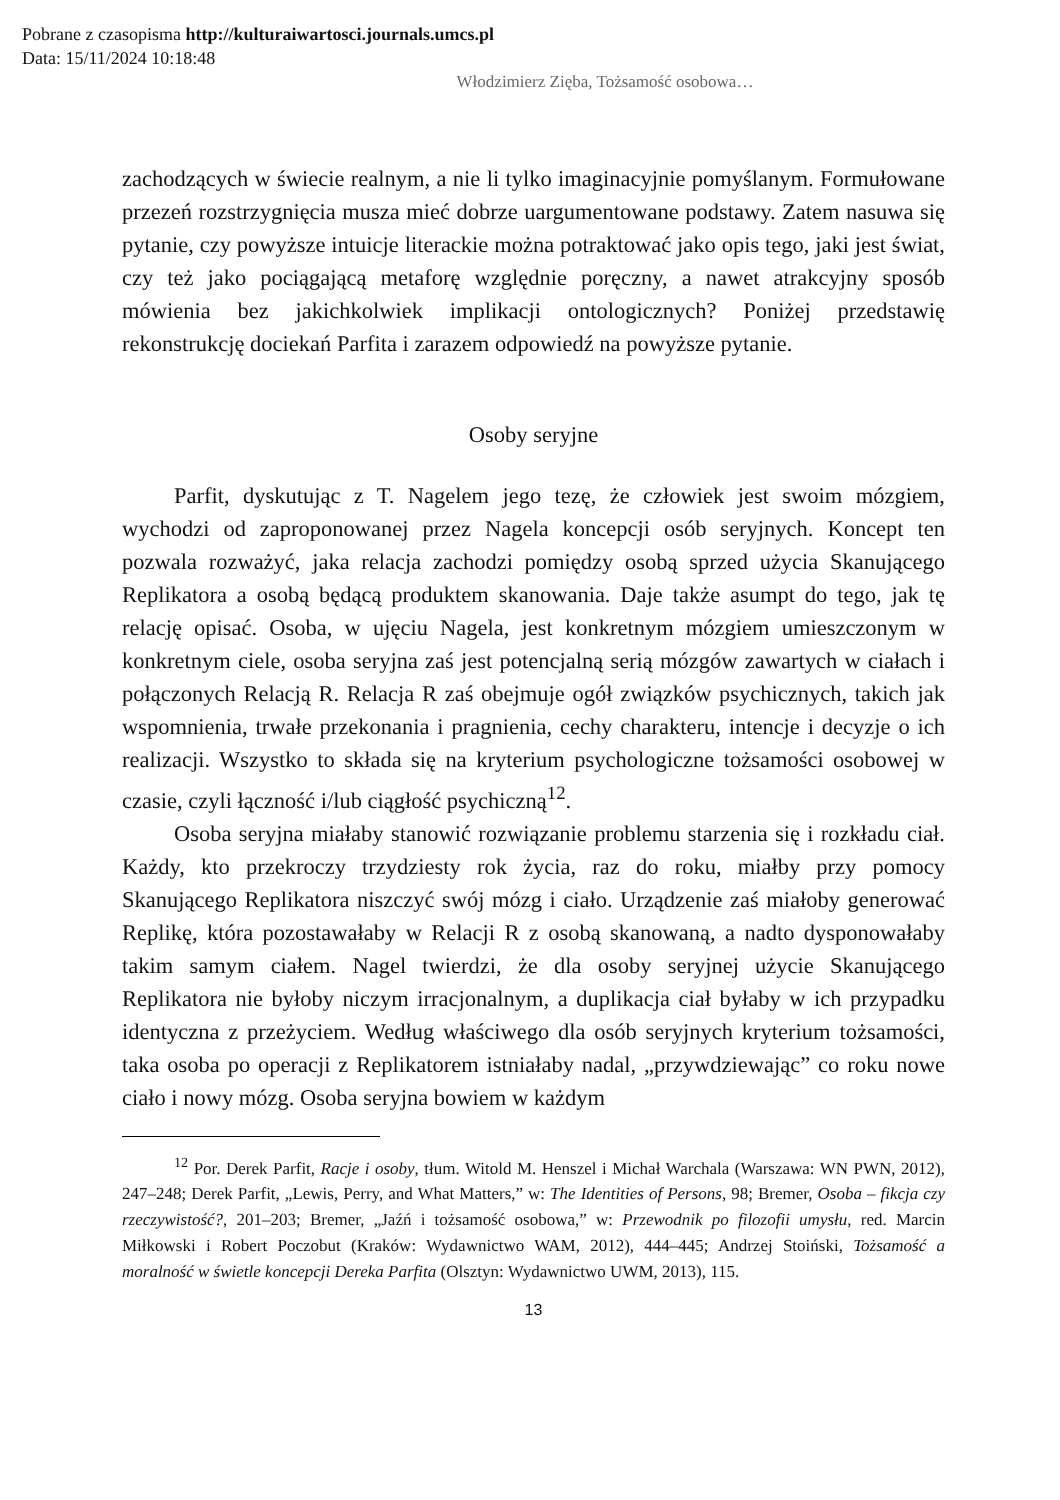Pobrane z czasopisma http://kulturaiwartosci.journals.umcs.pl
Data: 15/11/2024 10:18:48
Włodzimierz Zięba, Tożsamość osobowa…
zachodzących w świecie realnym, a nie li tylko imaginacyjnie pomyślanym. Formułowane przezeń rozstrzygnięcia musza mieć dobrze uargumentowane podstawy. Zatem nasuwa się pytanie, czy powyższe intuicje literackie można potraktować jako opis tego, jaki jest świat, czy też jako pociągającą metaforę względnie poręczny, a nawet atrakcyjny sposób mówienia bez jakichkolwiek implikacji ontologicznych? Poniżej przedstawię rekonstrukcję dociekań Parfita i zarazem odpowiedź na powyższe pytanie.
Osoby seryjne
Parfit, dyskutując z T. Nagelem jego tezę, że człowiek jest swoim mózgiem, wychodzi od zaproponowanej przez Nagela koncepcji osób seryjnych. Koncept ten pozwala rozważyć, jaka relacja zachodzi pomiędzy osobą sprzed użycia Skanującego Replikatora a osobą będącą produktem skanowania. Daje także asumpt do tego, jak tę relację opisać. Osoba, w ujęciu Nagela, jest konkretnym mózgiem umieszczonym w konkretnym ciele, osoba seryjna zaś jest potencjalną serią mózgów zawartych w ciałach i połączonych Relacją R. Relacja R zaś obejmuje ogół związków psychicznych, takich jak wspomnienia, trwałe przekonania i pragnienia, cechy charakteru, intencje i decyzje o ich realizacji. Wszystko to składa się na kryterium psychologiczne tożsamości osobowej w czasie, czyli łączność i/lub ciągłość psychiczną<sup>12</sup>.
Osoba seryjna miałaby stanowić rozwiązanie problemu starzenia się i rozkładu ciał. Każdy, kto przekroczy trzydziesty rok życia, raz do roku, miałby przy pomocy Skanującego Replikatora niszczyć swój mózg i ciało. Urządzenie zaś miałoby generować Replikę, która pozostawałaby w Relacji R z osobą skanowaną, a nadto dysponowałaby takim samym ciałem. Nagel twierdzi, że dla osoby seryjnej użycie Skanującego Replikatora nie byłoby niczym irracjonalnym, a duplikacja ciał byłaby w ich przypadku identyczna z przeżyciem. Według właściwego dla osób seryjnych kryterium tożsamości, taka osoba po operacji z Replikatorem istniałaby nadal, „przywdziewając” co roku nowe ciało i nowy mózg. Osoba seryjna bowiem w każdym
<sup>12</sup> Por. Derek Parfit, Racje i osoby, tłum. Witold M. Henszel i Michał Warchala (Warszawa: WN PWN, 2012), 247–248; Derek Parfit, „Lewis, Perry, and What Matters,” w: The Identities of Persons, 98; Bremer, Osoba – fikcja czy rzeczywistość?, 201–203; Bremer, „Jaźń i tożsamość osobowa,” w: Przewodnik po filozofii umysłu, red. Marcin Miłkowski i Robert Poczobut (Kraków: Wydawnictwo WAM, 2012), 444–445; Andrzej Stoiński, Tożsamość a moralność w świetle koncepcji Dereka Parfita (Olsztyn: Wydawnictwo UWM, 2013), 115.
13